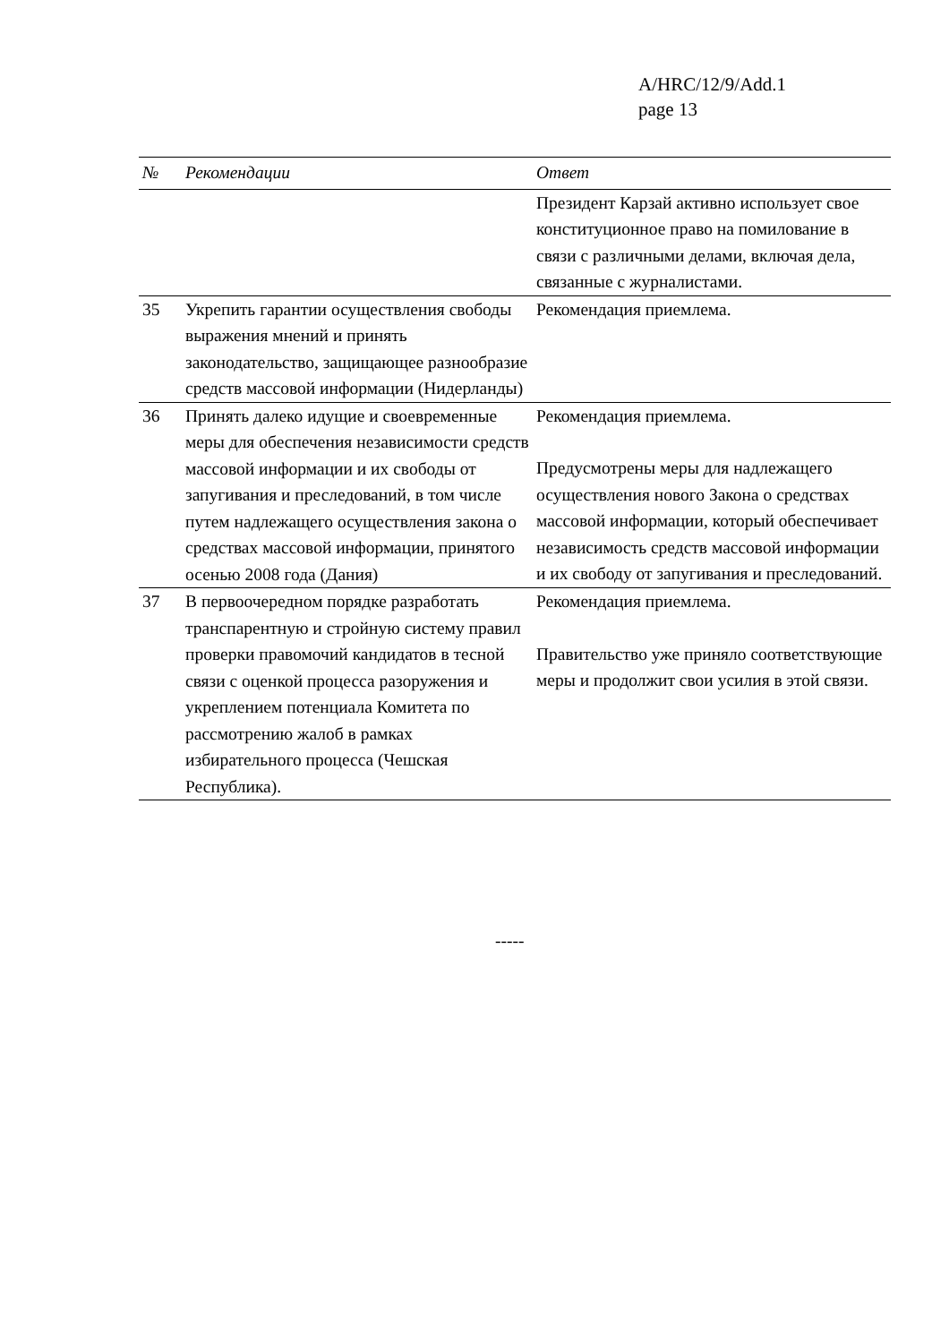A/HRC/12/9/Add.1
page 13
| № | Рекомендации | Ответ |
| --- | --- | --- |
| | | Президент Карзай активно использует свое конституционное право на помилование в связи с различными делами, включая дела, связанные с журналистами. |
| 35 | Укрепить гарантии осуществления свободы выражения мнений и принять законодательство, защищающее разнообразие средств массовой информации (Нидерланды) | Рекомендация приемлема. |
| 36 | Принять далеко идущие и своевременные меры для обеспечения независимости средств массовой информации и их свободы от запугивания и преследований, в том числе путем надлежащего осуществления закона о средствах массовой информации, принятого осенью 2008 года (Дания) | Рекомендация приемлема. Предусмотрены меры для надлежащего осуществления нового Закона о средствах массовой информации, который обеспечивает независимость средств массовой информации и их свободу от запугивания и преследований. |
| 37 | В первоочередном порядке разработать транспарентную и стройную систему правил проверки правомочий кандидатов в тесной связи с оценкой процесса разоружения и укреплением потенциала Комитета по рассмотрению жалоб в рамках избирательного процесса (Чешская Республика). | Рекомендация приемлема. Правительство уже приняло соответствующие меры и продолжит свои усилия в этой связи. |
-----